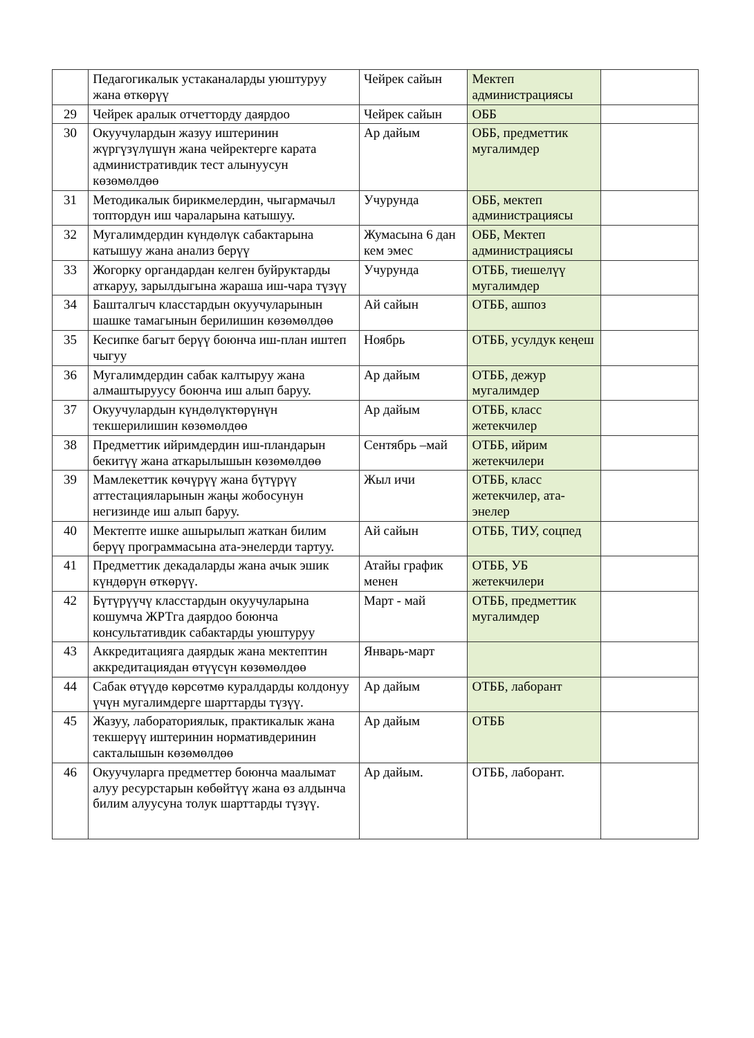| | Педагогикалык устаканаларды уюштуруу жана өткөрүү | Чейрек сайын | Мектеп администрациясы | |
| 29 | Чейрек аралык отчетторду даярдоо | Чейрек сайын | ОББ | |
| 30 | Окуучулардын жазуу иштеринин жүргүзүлүшүн жана чейректерге карата административдик тест алынуусун көзөмөлдөө | Ар дайым | ОББ, предметтик мугалимдер | |
| 31 | Методикалык бирикмелердин, чыгармачыл топтордун иш чараларына катышуу. | Учурунда | ОББ, мектеп администрациясы | |
| 32 | Мугалимдердин күндөлүк сабактарына катышуу жана анализ берүү | Жумасына 6 дан кем эмес | ОББ, Мектеп администрациясы | |
| 33 | Жогорку органдардан келген буйруктарды аткаруу, зарылдыгына жараша иш-чара түзүү | Учурунда | ОТББ, тиешелүү мугалимдер | |
| 34 | Башталгыч класстардын окуучуларынын шашке тамагынын берилишин көзөмөлдөө | Ай сайын | ОТББ, ашпоз | |
| 35 | Кесипке багыт берүү боюнча иш-план иштеп чыгуу | Ноябрь | ОТББ, усулдук кеңеш | |
| 36 | Мугалимдердин сабак калтыруу жана алмаштыруусу боюнча иш алып баруу. | Ар дайым | ОТББ, дежур мугалимдер | |
| 37 | Окуучулардын күндөлүктөрүнүн текшерилишин көзөмөлдөө | Ар дайым | ОТББ, класс жетекчилер | |
| 38 | Предметтик ийримдердин иш-пландарын бекитүү жана аткарылышын көзөмөлдөө | Сентябрь –май | ОТББ, ийрим жетекчилери | |
| 39 | Мамлекеттик көчүрүү жана бүтүрүү аттестацияларынын жаңы жобосунун негизинде иш алып баруу. | Жыл ичи | ОТББ, класс жетекчилер, ата-энелер | |
| 40 | Мектепте ишке ашырылып жаткан билим берүү программасына ата-энелерди тартуу. | Ай сайын | ОТББ, ТИУ, соцпед | |
| 41 | Предметтик декадаларды жана ачык эшик күндөрүн өткөрүү. | Атайы график менен | ОТББ, УБ жетекчилери | |
| 42 | Бүтүрүүчү класстардын окуучуларына кошумча ЖРТга даярдоо боюнча консультативдик сабактарды уюштуруу | Март - май | ОТББ, предметтик мугалимдер | |
| 43 | Аккредитацияга даярдык жана мектептин аккредитациядан өтүүсүн көзөмөлдөө | Январь-март | | |
| 44 | Сабак өтүүдө көрсөтмө куралдарды колдонуу үчүн мугалимдерге шарттарды түзүү. | Ар дайым | ОТББ, лаборант | |
| 45 | Жазуу, лабораториялык, практикалык жана текшерүү иштеринин нормативдеринин сакталышын көзөмөлдөө | Ар дайым | ОТББ | |
| 46 | Окуучуларга предметтер боюнча маалымат алуу ресурстарын көбөйтүү жана өз алдынча билим алуусуна толук шарттарды түзүү. | Ар дайым. | ОТББ, лаборант. | |